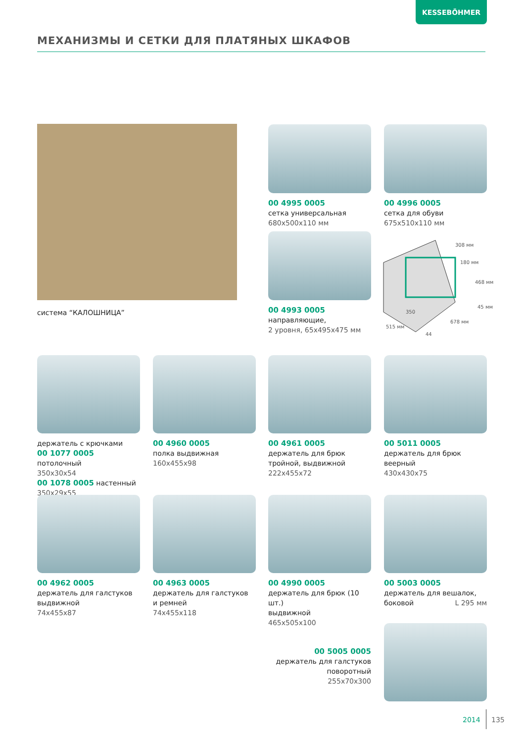KESSEBÖHMER
МЕХАНИЗМЫ И СЕТКИ ДЛЯ ПЛАТЯНЫХ ШКАФОВ
система “КАЛОШНИЦА”
00 4995 0005
сетка универсальная
680x500x110 мм
00 4996 0005
сетка для обуви
675x510x110 мм
00 4993 0005
направляющие,
2 уровня, 65x495x475 мм
308 мм
180 мм
468 мм
45 мм
678 мм
350
515 мм
44
держатель с крючками
00 1077 0005 потолочный
350x30x54
00 1078 0005 настенный
350x29x55
00 4960 0005
полка выдвижная
160x455x98
00 4961 0005
держатель для брюк
тройной, выдвижной
222x455x72
00 5011 0005
держатель для брюк
веерный
430x430x75
00 4962 0005
держатель для галстуков
выдвижной
74x455x87
00 4963 0005
держатель для галстуков
и ремней
74x455x118
00 4990 0005
держатель для брюк (10 шт.)
выдвижной
465x505x100
00 5003 0005
держатель для вешалок,
боковой L 295 мм
00 5005 0005
держатель для галстуков
поворотный
255x70x300
2014 135